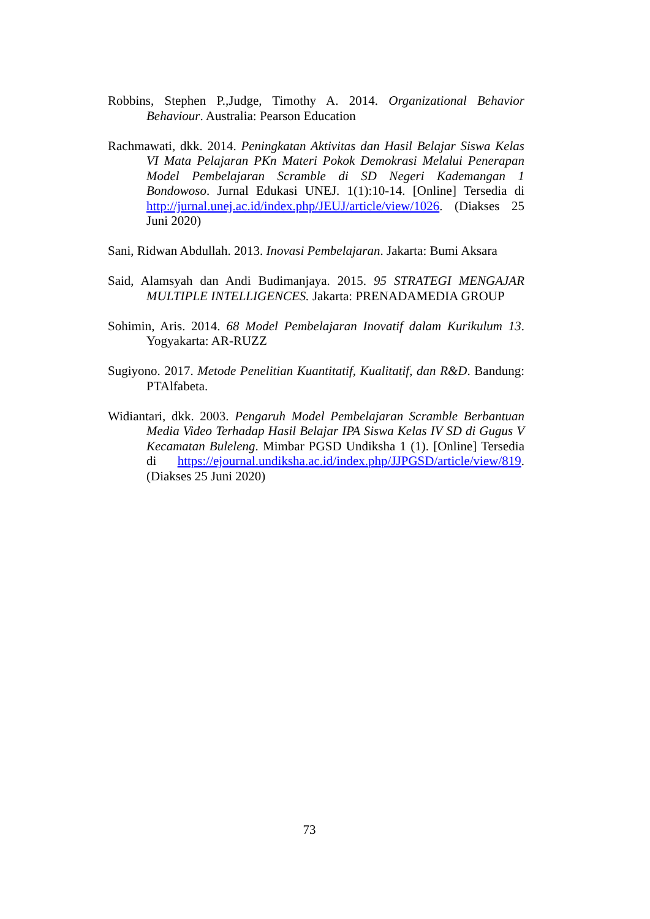Robbins, Stephen P.,Judge, Timothy A. 2014. Organizational Behavior Behaviour. Australia: Pearson Education
Rachmawati, dkk. 2014. Peningkatan Aktivitas dan Hasil Belajar Siswa Kelas VI Mata Pelajaran PKn Materi Pokok Demokrasi Melalui Penerapan Model Pembelajaran Scramble di SD Negeri Kademangan 1 Bondowoso. Jurnal Edukasi UNEJ. 1(1):10-14. [Online] Tersedia di http://jurnal.unej.ac.id/index.php/JEUJ/article/view/1026. (Diakses 25 Juni 2020)
Sani, Ridwan Abdullah. 2013. Inovasi Pembelajaran. Jakarta: Bumi Aksara
Said, Alamsyah dan Andi Budimanjaya. 2015. 95 STRATEGI MENGAJAR MULTIPLE INTELLIGENCES. Jakarta: PRENADAMEDIA GROUP
Sohimin, Aris. 2014. 68 Model Pembelajaran Inovatif dalam Kurikulum 13. Yogyakarta: AR-RUZZ
Sugiyono. 2017. Metode Penelitian Kuantitatif, Kualitatif, dan R&D. Bandung: PTAlfabeta.
Widiantari, dkk. 2003. Pengaruh Model Pembelajaran Scramble Berbantuan Media Video Terhadap Hasil Belajar IPA Siswa Kelas IV SD di Gugus V Kecamatan Buleleng. Mimbar PGSD Undiksha 1 (1). [Online] Tersedia di https://ejournal.undiksha.ac.id/index.php/JJPGSD/article/view/819. (Diakses 25 Juni 2020)
73